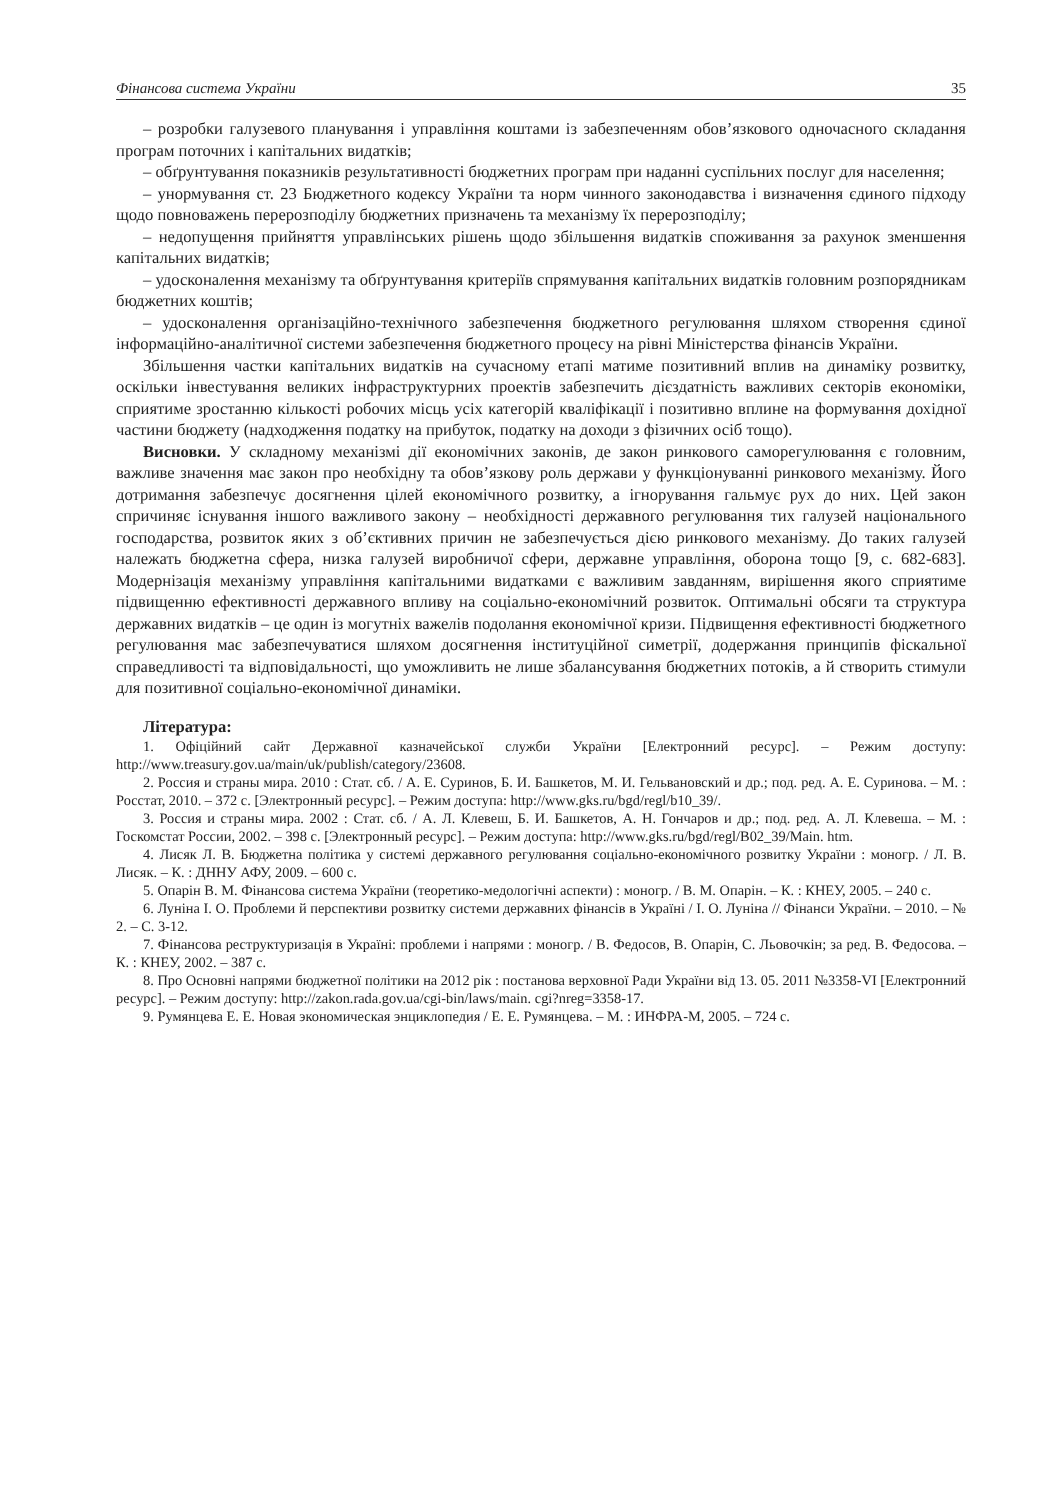Фінансова система України 35
– розробки галузевого планування і управління коштами із забезпеченням обов’язкового одночасного складання програм поточних і капітальних видатків;
– обґрунтування показників результативності бюджетних програм при наданні суспільних послуг для населення;
– унормування ст. 23 Бюджетного кодексу України та норм чинного законодавства і визначення єдиного підходу щодо повноважень перерозподілу бюджетних призначень та механізму їх перерозподілу;
– недопущення прийняття управлінських рішень щодо збільшення видатків споживання за рахунок зменшення капітальних видатків;
– удосконалення механізму та обґрунтування критеріїв спрямування капітальних видатків головним розпорядникам бюджетних коштів;
– удосконалення організаційно-технічного забезпечення бюджетного регулювання шляхом створення єдиної інформаційно-аналітичної системи забезпечення бюджетного процесу на рівні Міністерства фінансів України.
Збільшення частки капітальних видатків на сучасному етапі матиме позитивний вплив на динаміку розвитку, оскільки інвестування великих інфраструктурних проектів забезпечить дієздатність важливих секторів економіки, сприятиме зростанню кількості робочих місць усіх категорій кваліфікації і позитивно вплине на формування дохідної частини бюджету (надходження податку на прибуток, податку на доходи з фізичних осіб тощо).
Висновки. У складному механізмі дії економічних законів, де закон ринкового саморегулювання є головним, важливе значення має закон про необхідну та обов’язкову роль держави у функціонуванні ринкового механізму. Його дотримання забезпечує досягнення цілей економічного розвитку, а ігнорування гальмує рух до них. Цей закон спричиняє існування іншого важливого закону – необхідності державного регулювання тих галузей національного господарства, розвиток яких з об’єктивних причин не забезпечується дією ринкового механізму. До таких галузей належать бюджетна сфера, низка галузей виробничої сфери, державне управління, оборона тощо [9, с. 682-683]. Модернізація механізму управління капітальними видатками є важливим завданням, вирішення якого сприятиме підвищенню ефективності державного впливу на соціально-економічний розвиток. Оптимальні обсяги та структура державних видатків – це один із могутніх важелів подолання економічної кризи. Підвищення ефективності бюджетного регулювання має забезпечуватися шляхом досягнення інституційної симетрії, додержання принципів фіскальної справедливості та відповідальності, що уможливить не лише збалансування бюджетних потоків, а й створить стимули для позитивної соціально-економічної динаміки.
Література:
1. Офіційний сайт Державної казначейської служби України [Електронний ресурс]. – Режим доступу: http://www.treasury.gov.ua/main/uk/publish/category/23608.
2. Россия и страны мира. 2010 : Стат. сб. / А. Е. Суринов, Б. И. Башкетов, М. И. Гельвановский и др.; под. ред. А. Е. Суринова. – М. : Росстат, 2010. – 372 с. [Электронный ресурс]. – Режим доступа: http://www.gks.ru/bgd/regl/b10_39/.
3. Россия и страны мира. 2002 : Стат. сб. / А. Л. Клевеш, Б. И. Башкетов, А. Н. Гончаров и др.; под. ред. А. Л. Клевеша. – М. : Госкомстат России, 2002. – 398 с. [Электронный ресурс]. – Режим доступа: http://www.gks.ru/bgd/regl/B02_39/Main. htm.
4. Лисяк Л. В. Бюджетна політика у системі державного регулювання соціально-економічного розвитку України : моногр. / Л. В. Лисяк. – К. : ДННУ АФУ, 2009. – 600 с.
5. Опарін В. М. Фінансова система України (теоретико-медологічні аспекти) : моногр. / В. М. Опарін. – К. : КНЕУ, 2005. – 240 с.
6. Луніна І. О. Проблеми й перспективи розвитку системи державних фінансів в Україні / І. О. Луніна // Фінанси України. – 2010. – № 2. – С. 3-12.
7. Фінансова реструктуризація в Україні: проблеми і напрями : моногр. / В. Федосов, В. Опарін, С. Льовочкін; за ред. В. Федосова. – К. : КНЕУ, 2002. – 387 с.
8. Про Основні напрями бюджетної політики на 2012 рік : постанова верховної Ради України від 13. 05. 2011 №3358-VI [Електронний ресурс]. – Режим доступу: http://zakon.rada.gov.ua/cgi-bin/laws/main. cgi?nreg=3358-17.
9. Румянцева Е. Е. Новая экономическая энциклопедия / Е. Е. Румянцева. – М. : ИНФРА-М, 2005. – 724 с.